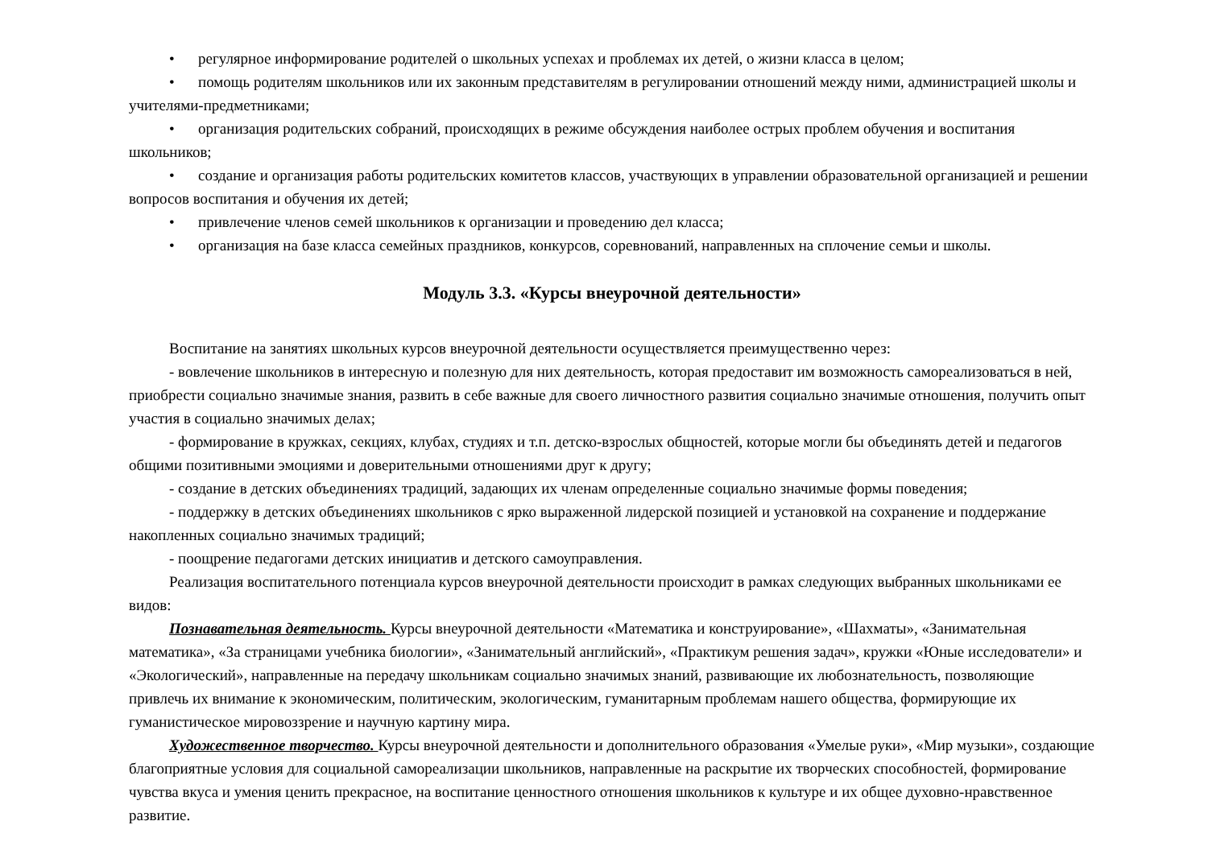• регулярное информирование родителей о школьных успехах и проблемах их детей, о жизни класса в целом;
• помощь родителям школьников или их законным представителям в регулировании отношений между ними, администрацией школы и учителями-предметниками;
• организация родительских собраний, происходящих в режиме обсуждения наиболее острых проблем обучения и воспитания школьников;
• создание и организация работы родительских комитетов классов, участвующих в управлении образовательной организацией и решении вопросов воспитания и обучения их детей;
• привлечение членов семей школьников к организации и проведению дел класса;
• организация на базе класса семейных праздников, конкурсов, соревнований, направленных на сплочение семьи и школы.
Модуль 3.3. «Курсы внеурочной деятельности»
Воспитание на занятиях школьных курсов внеурочной деятельности осуществляется преимущественно через:
- вовлечение школьников в интересную и полезную для них деятельность, которая предоставит им возможность самореализоваться в ней, приобрести социально значимые знания, развить в себе важные для своего личностного развития социально значимые отношения, получить опыт участия в социально значимых делах;
- формирование в кружках, секциях, клубах, студиях и т.п. детско-взрослых общностей, которые могли бы объединять детей и педагогов общими позитивными эмоциями и доверительными отношениями друг к другу;
- создание в детских объединениях традиций, задающих их членам определенные социально значимые формы поведения;
- поддержку в детских объединениях школьников с ярко выраженной лидерской позицией и установкой на сохранение и поддержание накопленных социально значимых традиций;
- поощрение педагогами детских инициатив и детского самоуправления.
Реализация воспитательного потенциала курсов внеурочной деятельности происходит в рамках следующих выбранных школьниками ее видов:
Познавательная деятельность. Курсы внеурочной деятельности «Математика и конструирование», «Шахматы», «Занимательная математика», «За страницами учебника биологии», «Занимательный английский», «Практикум решения задач», кружки «Юные исследователи» и «Экологический», направленные на передачу школьникам социально значимых знаний, развивающие их любознательность, позволяющие привлечь их внимание к экономическим, политическим, экологическим, гуманитарным проблемам нашего общества, формирующие их гуманистическое мировоззрение и научную картину мира.
Художественное творчество. Курсы внеурочной деятельности и дополнительного образования «Умелые руки», «Мир музыки», создающие благоприятные условия для социальной самореализации школьников, направленные на раскрытие их творческих способностей, формирование чувства вкуса и умения ценить прекрасное, на воспитание ценностного отношения школьников к культуре и их общее духовно-нравственное развитие.